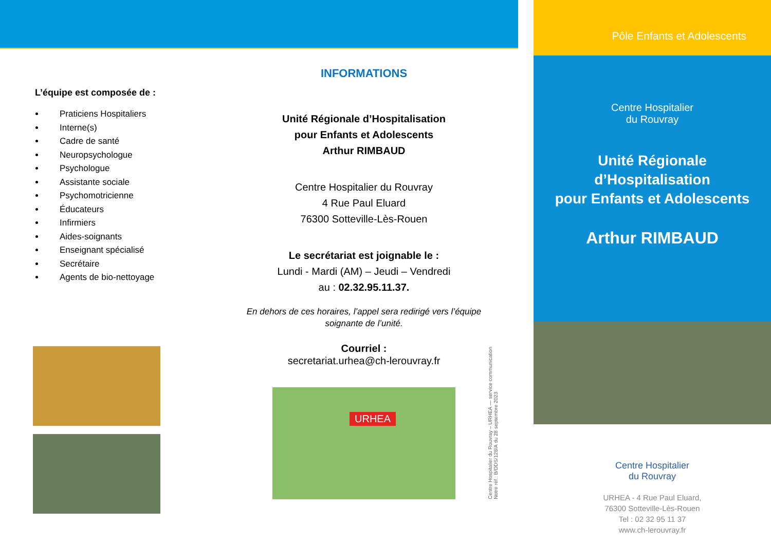L’équipe est composée de :
Praticiens Hospitaliers
Interne(s)
Cadre de santé
Neuropsychologue
Psychologue
Assistante sociale
Psychomotricienne
Éducateurs
Infirmiers
Aides-soignants
Enseignant spécialisé
Secrétaire
Agents de bio-nettoyage
INFORMATIONS
Unité Régionale d’Hospitalisation
pour Enfants et Adolescents
Arthur RIMBAUD
Centre Hospitalier du Rouvray
4 Rue Paul Eluard
76300 Sotteville-Lès-Rouen
Le secrétariat est joignable le :
Lundi - Mardi (AM) – Jeudi – Vendredi
au : 02.32.95.11.37.
En dehors de ces horaires, l’appel sera redirigé vers l’équipe soignante de l’unité.
Courriel :
secretariat.urhea@ch-lerouvray.fr
URHEA
Centre Hospitalier du Rouvray – URHEA — service communication
Notre réf.: B/DDS/128/A du 28 septembre 2023
Pôle Enfants et Adolescents
Centre Hospitalier
du Rouvray
Unité Régionale
d’Hospitalisation
pour Enfants et Adolescents
Arthur RIMBAUD
Centre Hospitalier
du Rouvray
URHEA - 4 Rue Paul Eluard,
76300 Sotteville-Lès-Rouen
Tel : 02 32 95 11 37
www.ch-lerouvray.fr